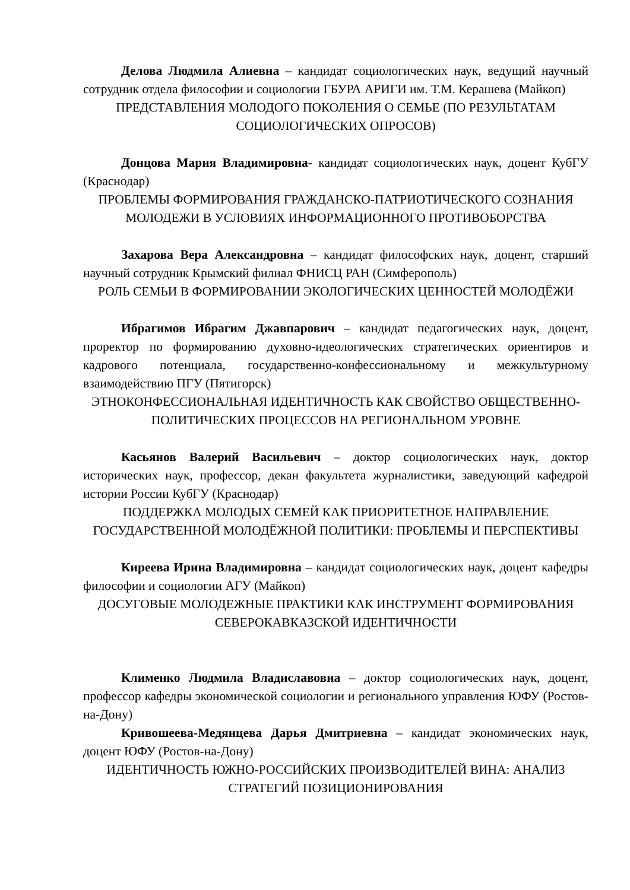Делова Людмила Алиевна – кандидат социологических наук, ведущий научный сотрудник отдела философии и социологии ГБУРА АРИГИ им. Т.М. Керашева (Майкоп)
ПРЕДСТАВЛЕНИЯ МОЛОДОГО ПОКОЛЕНИЯ О СЕМЬЕ (ПО РЕЗУЛЬТАТАМ СОЦИОЛОГИЧЕСКИХ ОПРОСОВ)
Донцова Мария Владимировна- кандидат социологических наук, доцент КубГУ (Краснодар)
ПРОБЛЕМЫ ФОРМИРОВАНИЯ ГРАЖДАНСКО-ПАТРИОТИЧЕСКОГО СОЗНАНИЯ МОЛОДЕЖИ В УСЛОВИЯХ ИНФОРМАЦИОННОГО ПРОТИВОБОРСТВА
Захарова Вера Александровна – кандидат философских наук, доцент, старший научный сотрудник Крымский филиал ФНИСЦ РАН (Симферополь)
РОЛЬ СЕМЬИ В ФОРМИРОВАНИИ ЭКОЛОГИЧЕСКИХ ЦЕННОСТЕЙ МОЛОДЁЖИ
Ибрагимов Ибрагим Джавпарович – кандидат педагогических наук, доцент, проректор по формированию духовно-идеологических стратегических ориентиров и кадрового потенциала, государственно-конфессиональному и межкультурному взаимодействию ПГУ (Пятигорск)
ЭТНОКОНФЕССИОНАЛЬНАЯ ИДЕНТИЧНОСТЬ КАК СВОЙСТВО ОБЩЕСТВЕННО-ПОЛИТИЧЕСКИХ ПРОЦЕССОВ НА РЕГИОНАЛЬНОМ УРОВНЕ
Касьянов Валерий Васильевич – доктор социологических наук, доктор исторических наук, профессор, декан факультета журналистики, заведующий кафедрой истории России КубГУ (Краснодар)
ПОДДЕРЖКА МОЛОДЫХ СЕМЕЙ КАК ПРИОРИТЕТНОЕ НАПРАВЛЕНИЕ ГОСУДАРСТВЕННОЙ МОЛОДЁЖНОЙ ПОЛИТИКИ: ПРОБЛЕМЫ И ПЕРСПЕКТИВЫ
Киреева Ирина Владимировна – кандидат социологических наук, доцент кафедры философии и социологии АГУ (Майкоп)
ДОСУГОВЫЕ МОЛОДЕЖНЫЕ ПРАКТИКИ КАК ИНСТРУМЕНТ ФОРМИРОВАНИЯ СЕВЕРОКАВКАЗСКОЙ ИДЕНТИЧНОСТИ
Клименко Людмила Владиславовна – доктор социологических наук, доцент, профессор кафедры экономической социологии и регионального управления ЮФУ (Ростов-на-Дону)
Кривошеева-Медянцева Дарья Дмитриевна – кандидат экономических наук, доцент ЮФУ (Ростов-на-Дону)
ИДЕНТИЧНОСТЬ ЮЖНО-РОССИЙСКИХ ПРОИЗВОДИТЕЛЕЙ ВИНА: АНАЛИЗ СТРАТЕГИЙ ПОЗИЦИОНИРОВАНИЯ